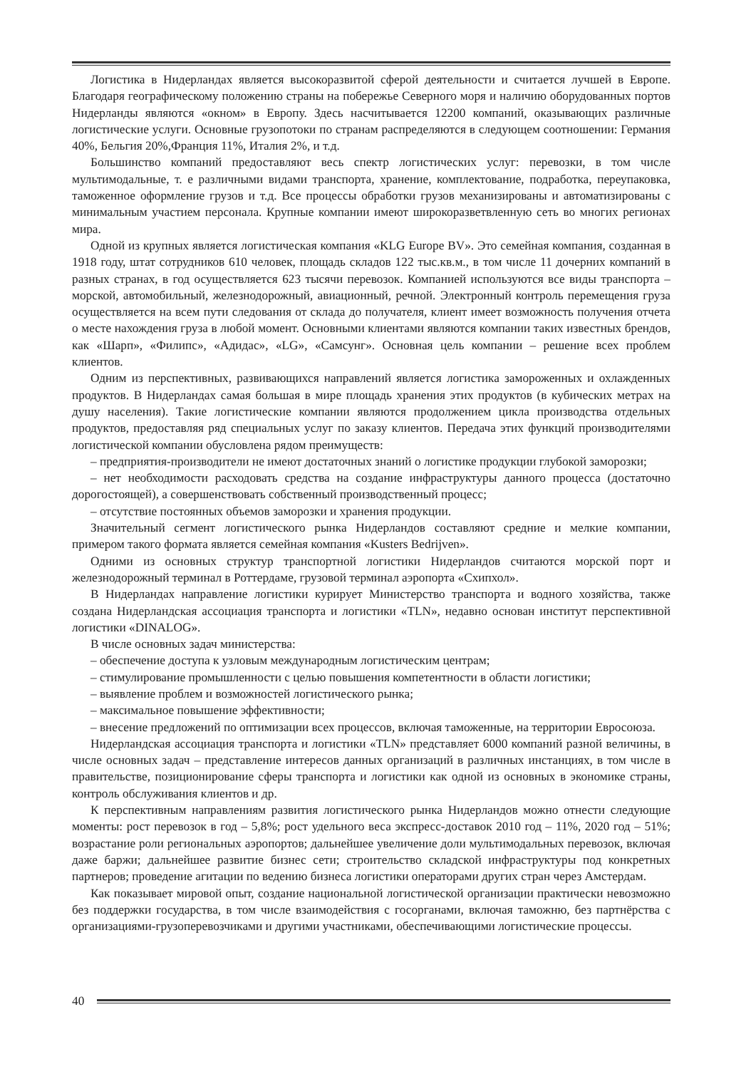Логистика в Нидерландах является высокоразвитой сферой деятельности и считается лучшей в Европе. Благодаря географическому положению страны на побережье Северного моря и наличию оборудованных портов Нидерланды являются «окном» в Европу. Здесь насчитывается 12200 компаний, оказывающих различные логистические услуги. Основные грузопотоки по странам распределяются в следующем соотношении: Германия 40%, Бельгия 20%,Франция 11%, Италия 2%, и т.д.
Большинство компаний предоставляют весь спектр логистических услуг: перевозки, в том числе мультимодальные, т. е различными видами транспорта, хранение, комплектование, подработка, переупаковка, таможенное оформление грузов и т.д. Все процессы обработки грузов механизированы и автоматизированы с минимальным участием персонала. Крупные компании имеют широкоразветвленную сеть во многих регионах мира.
Одной из крупных является логистическая компания «KLG Europe BV». Это семейная компания, созданная в 1918 году, штат сотрудников 610 человек, площадь складов 122 тыс.кв.м., в том числе 11 дочерних компаний в разных странах, в год осуществляется 623 тысячи перевозок. Компанией используются все виды транспорта – морской, автомобильный, железнодорожный, авиационный, речной. Электронный контроль перемещения груза осуществляется на всем пути следования от склада до получателя, клиент имеет возможность получения отчета о месте нахождения груза в любой момент. Основными клиентами являются компании таких известных брендов, как «Шарп», «Филипс», «Адидас», «LG», «Самсунг». Основная цель компании – решение всех проблем клиентов.
Одним из перспективных, развивающихся направлений является логистика замороженных и охлажденных продуктов. В Нидерландах самая большая в мире площадь хранения этих продуктов (в кубических метрах на душу населения). Такие логистические компании являются продолжением цикла производства отдельных продуктов, предоставляя ряд специальных услуг по заказу клиентов. Передача этих функций производителями логистической компании обусловлена рядом преимуществ:
– предприятия-производители не имеют достаточных знаний о логистике продукции глубокой заморозки;
– нет необходимости расходовать средства на создание инфраструктуры данного процесса (достаточно дорогостоящей), а совершенствовать собственный производственный процесс;
– отсутствие постоянных объемов заморозки и хранения продукции.
Значительный сегмент логистического рынка Нидерландов составляют средние и мелкие компании, примером такого формата является семейная компания «Kusters Bedrijven».
Одними из основных структур транспортной логистики Нидерландов считаются морской порт и железнодорожный терминал в Роттердаме, грузовой терминал аэропорта «Схипхол».
В Нидерландах направление логистики курирует Министерство транспорта и водного хозяйства, также создана Нидерландская ассоциация транспорта и логистики «TLN», недавно основан институт перспективной логистики «DINALOG».
В числе основных задач министерства:
– обеспечение доступа к узловым международным логистическим центрам;
– стимулирование промышленности с целью повышения компетентности в области логистики;
– выявление проблем и возможностей логистического рынка;
– максимальное повышение эффективности;
– внесение предложений по оптимизации всех процессов, включая таможенные, на территории Евросоюза.
Нидерландская ассоциация транспорта и логистики «TLN» представляет 6000 компаний разной величины, в числе основных задач – представление интересов данных организаций в различных инстанциях, в том числе в правительстве, позиционирование сферы транспорта и логистики как одной из основных в экономике страны, контроль обслуживания клиентов и др.
К перспективным направлениям развития логистического рынка Нидерландов можно отнести следующие моменты: рост перевозок в год – 5,8%; рост удельного веса экспресс-доставок 2010 год – 11%, 2020 год – 51%; возрастание роли региональных аэропортов; дальнейшее увеличение доли мультимодальных перевозок, включая даже баржи; дальнейшее развитие бизнес сети; строительство складской инфраструктуры под конкретных партнеров; проведение агитации по ведению бизнеса логистики операторами других стран через Амстердам.
Как показывает мировой опыт, создание национальной логистической организации практически невозможно без поддержки государства, в том числе взаимодействия с госорганами, включая таможню, без партнёрства с организациями-грузоперевозчиками и другими участниками, обеспечивающими логистические процессы.
40